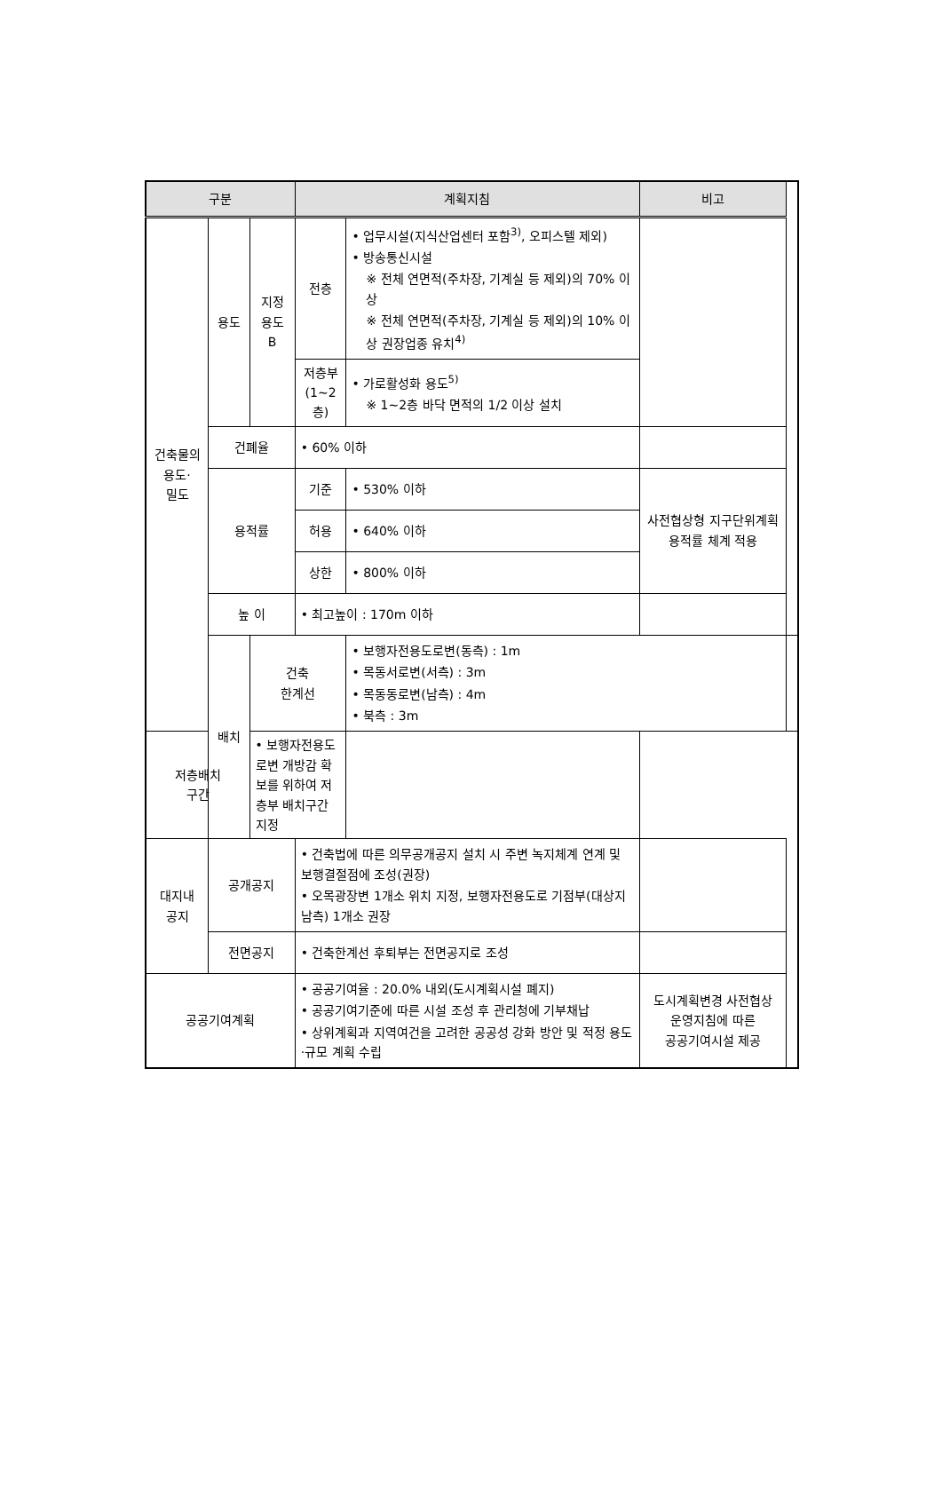| 구분 | | | 계획지침 | | 비고 | |
| --- | --- | --- | --- | --- | --- | --- |
| 건축물의 용도· 밀도 | 용도 | 지정 용도 B | 전층 | • 업무시설(지식산업센터 포함<sup>3)</sup>, 오피스텔 제외) • 방송통신시설 ※ 전체 연면적(주차장, 기계실 등 제외)의 70% 이상 ※ 전체 연면적(주차장, 기계실 등 제외)의 10% 이상 권장업종 유치<sup>4)</sup> | | |
| | | | 저층부 (1~2층) | • 가로활성화 용도<sup>5)</sup> ※ 1~2층 바닥 면적의 1/2 이상 설치 | | |
| | 건폐율 | | • 60% 이하 | | | |
| | 용적률 | | 기준 | • 530% 이하 | 사전협상형 지구단위계획 용적률 체계 적용 | |
| | | | 허용 | • 640% 이하 | | |
| | | | 상한 | • 800% 이하 | | |
| | 높 이 | | • 최고높이 : 170m 이하 | | | |
| | 배치 | 건축 한계선 | | • 보행자전용도로변(동측) : 1m • 목동서로변(서측) : 3m • 목동동로변(남측) : 4m • 북측 : 3m | | |
| 저층배치 구간 | | • 보행자전용도로변 개방감 확보를 위하여 저층부 배치구간 지정 | | | | |
| 대지내 공지 | 공개공지 | | • 건축법에 따른 의무공개공지 설치 시 주변 녹지체계 연계 및 보행결절점에 조성(권장) • 오목광장변 1개소 위치 지정, 보행자전용도로 기점부(대상지 남측) 1개소 권장 | | | |
| | 전면공지 | | • 건축한계선 후퇴부는 전면공지로 조성 | | | |
| 공공기여계획 | | | • 공공기여율 : 20.0% 내외(도시계획시설 폐지) • 공공기여기준에 따른 시설 조성 후 관리청에 기부채납 • 상위계획과 지역여건을 고려한 공공성 강화 방안 및 적정 용도·규모 계획 수립 | | 도시계획변경 사전협상 운영지침에 따른 공공기여시설 제공 | |